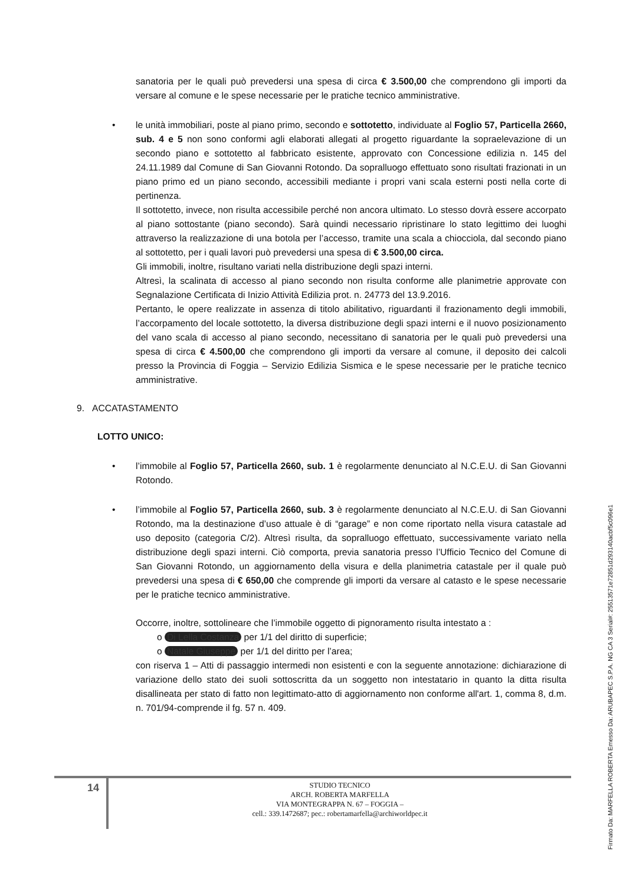sanatoria per le quali può prevedersi una spesa di circa € 3.500,00 che comprendono gli importi da versare al comune e le spese necessarie per le pratiche tecnico amministrative.
•
le unità immobiliari, poste al piano primo, secondo e sottotetto, individuate al Foglio 57, Particella 2660, sub. 4 e 5 non sono conformi agli elaborati allegati al progetto riguardante la sopraelevazione di un secondo piano e sottotetto al fabbricato esistente, approvato con Concessione edilizia n. 145 del 24.11.1989 dal Comune di San Giovanni Rotondo. Da sopralluogo effettuato sono risultati frazionati in un piano primo ed un piano secondo, accessibili mediante i propri vani scala esterni posti nella corte di pertinenza.
Il sottotetto, invece, non risulta accessibile perché non ancora ultimato. Lo stesso dovrà essere accorpato al piano sottostante (piano secondo). Sarà quindi necessario ripristinare lo stato legittimo dei luoghi attraverso la realizzazione di una botola per l’accesso, tramite una scala a chiocciola, dal secondo piano al sottotetto, per i quali lavori può prevedersi una spesa di € 3.500,00 circa.
Gli immobili, inoltre, risultano variati nella distribuzione degli spazi interni.
Altresì, la scalinata di accesso al piano secondo non risulta conforme alle planimetrie approvate con Segnalazione Certificata di Inizio Attività Edilizia prot. n. 24773 del 13.9.2016.
Pertanto, le opere realizzate in assenza di titolo abilitativo, riguardanti il frazionamento degli immobili, l’accorpamento del locale sottotetto, la diversa distribuzione degli spazi interni e il nuovo posizionamento del vano scala di accesso al piano secondo, necessitano di sanatoria per le quali può prevedersi una spesa di circa € 4.500,00 che comprendono gli importi da versare al comune, il deposito dei calcoli presso la Provincia di Foggia – Servizio Edilizia Sismica e le spese necessarie per le pratiche tecnico amministrative.
9. ACCATASTAMENTO
LOTTO UNICO:
•
l’immobile al Foglio 57, Particella 2660, sub. 1 è regolarmente denunciato al N.C.E.U. di San Giovanni Rotondo.
•
l’immobile al Foglio 57, Particella 2660, sub. 3 è regolarmente denunciato al N.C.E.U. di San Giovanni Rotondo, ma la destinazione d’uso attuale è di “garage” e non come riportato nella visura catastale ad uso deposito (categoria C/2). Altresì risulta, da sopralluogo effettuato, successivamente variato nella distribuzione degli spazi interni. Ciò comporta, previa sanatoria presso l’Ufficio Tecnico del Comune di San Giovanni Rotondo, un aggiornamento della visura e della planimetria catastale per il quale può prevedersi una spesa di € 650,00 che comprende gli importi da versare al catasto e le spese necessarie per le pratiche tecnico amministrative.
Occorre, inoltre, sottolineare che l’immobile oggetto di pignoramento risulta intestato a :
o Di Lella Costanza per 1/1 del diritto di superficie;
o Natale Giuseppe per 1/1 del diritto per l’area;
con riserva 1 – Atti di passaggio intermedi non esistenti e con la seguente annotazione: dichiarazione di variazione dello stato dei suoli sottoscritta da un soggetto non intestatario in quanto la ditta risulta disallineata per stato di fatto non legittimato-atto di aggiornamento non conforme all'art. 1, comma 8, d.m. n. 701/94-comprende il fg. 57 n. 409.
14
STUDIO TECNICO
ARCH. ROBERTA MARFELLA
VIA MONTEGRAPPA N. 67 – FOGGIA –
cell.: 339.1472687; pec.: robertamarfella@archiworldpec.it
Firmato Da: MARFELLA ROBERTA Emesso Da: ARUBAPEC S.P.A. NG CA 3 Serial#: 25513571e72851d293140acbf5c096e1